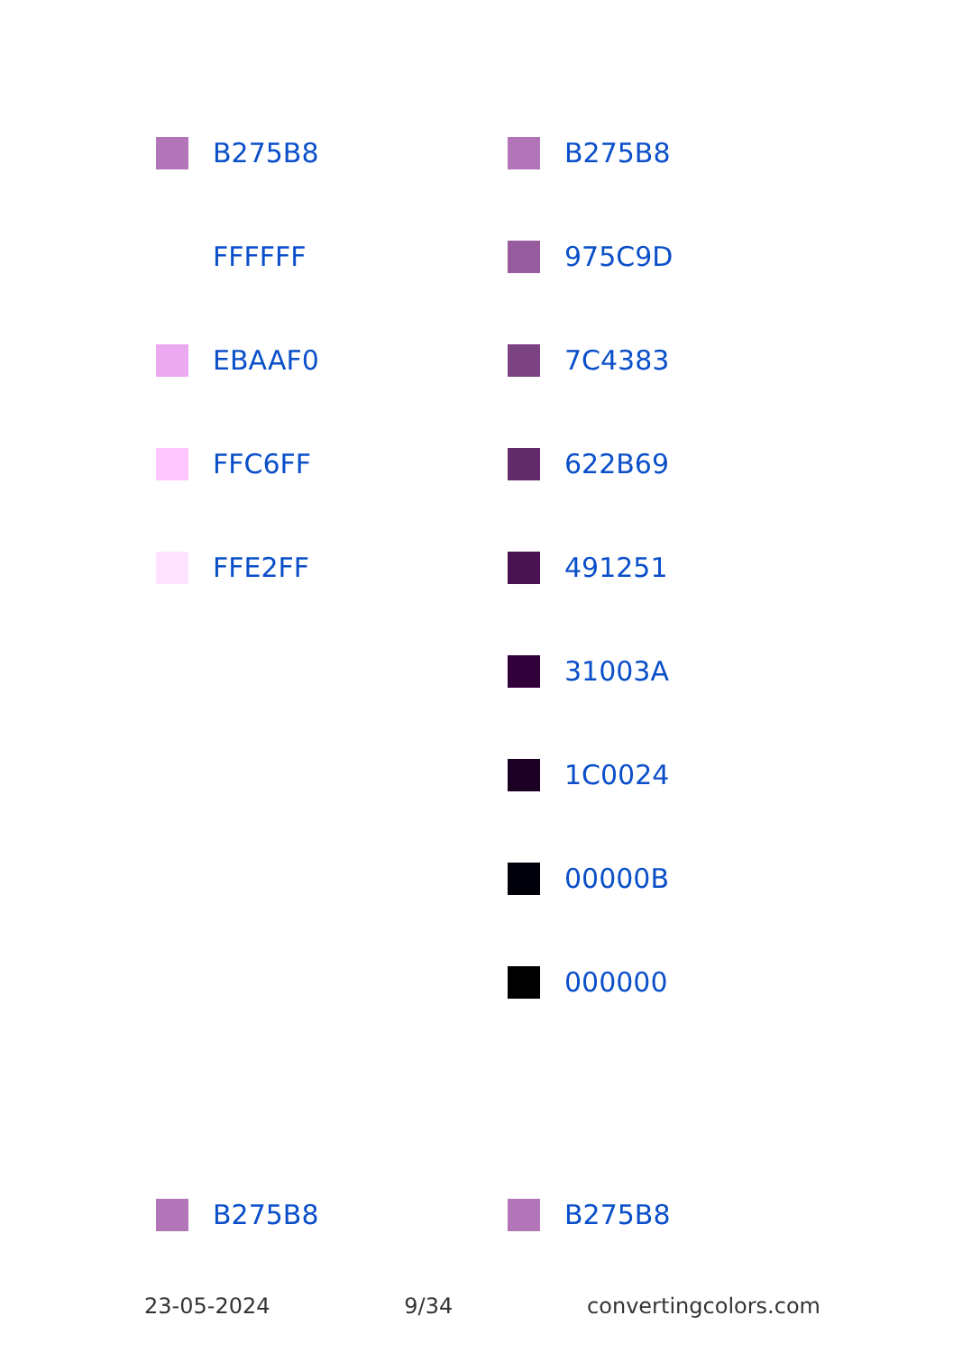B275B8
FFFFFF
EBAAF0
FFC6FF
FFE2FF
B275B8
975C9D
7C4383
622B69
491251
31003A
1C0024
00000B
000000
B275B8 B275B8
23-05-2024 9/34 convertingcolors.com